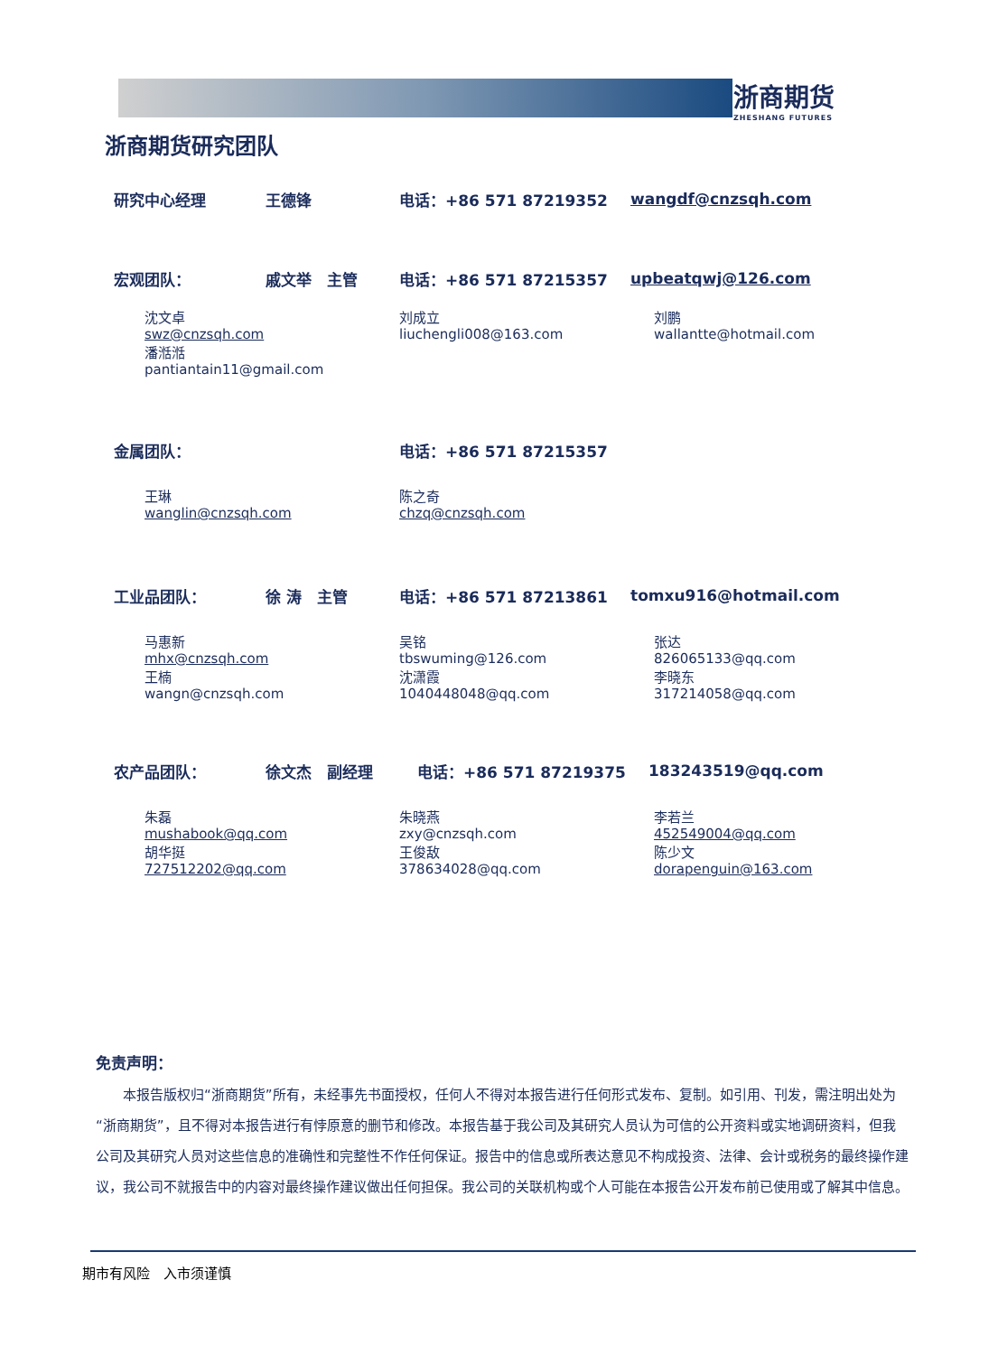浙商期货
ZHESHANG FUTURES
浙商期货研究团队
研究中心经理 王德锋 电话：+86 571 87219352 wangdf@cnzsqh.com
宏观团队： 戚文举　主管 电话：+86 571 87215357 upbeatqwj@126.com
沈文卓
swz@cnzsqh.com
潘湉湉
pantiantain11@gmail.com
刘成立
liuchengli008@163.com
刘鹏
wallantte@hotmail.com
金属团队： 电话：+86 571 87215357
王琳
wanglin@cnzsqh.com
陈之奇
chzq@cnzsqh.com
工业品团队： 徐 涛　主管 电话：+86 571 87213861 tomxu916@hotmail.com
马惠新
mhx@cnzsqh.com
王楠
wangn@cnzsqh.com
吴铭
tbswuming@126.com
沈潇霞
1040448048@qq.com
张达
826065133@qq.com
李晓东
317214058@qq.com
农产品团队： 徐文杰　副经理 电话：+86 571 87219375 183243519@qq.com
朱磊
mushabook@qq.com
胡华挺
727512202@qq.com
朱晓燕
zxy@cnzsqh.com
王俊敌
378634028@qq.com
李若兰
452549004@qq.com
陈少文
dorapenguin@163.com
免责声明：
　　本报告版权归“浙商期货”所有，未经事先书面授权，任何人不得对本报告进行任何形式发布、复制。如引用、刊发，需注明出处为“浙商期货”，且不得对本报告进行有悖原意的删节和修改。本报告基于我公司及其研究人员认为可信的公开资料或实地调研资料，但我公司及其研究人员对这些信息的准确性和完整性不作任何保证。报告中的信息或所表达意见不构成投资、法律、会计或税务的最终操作建议，我公司不就报告中的内容对最终操作建议做出任何担保。我公司的关联机构或个人可能在本报告公开发布前已使用或了解其中信息。
期市有风险　入市须谨慎